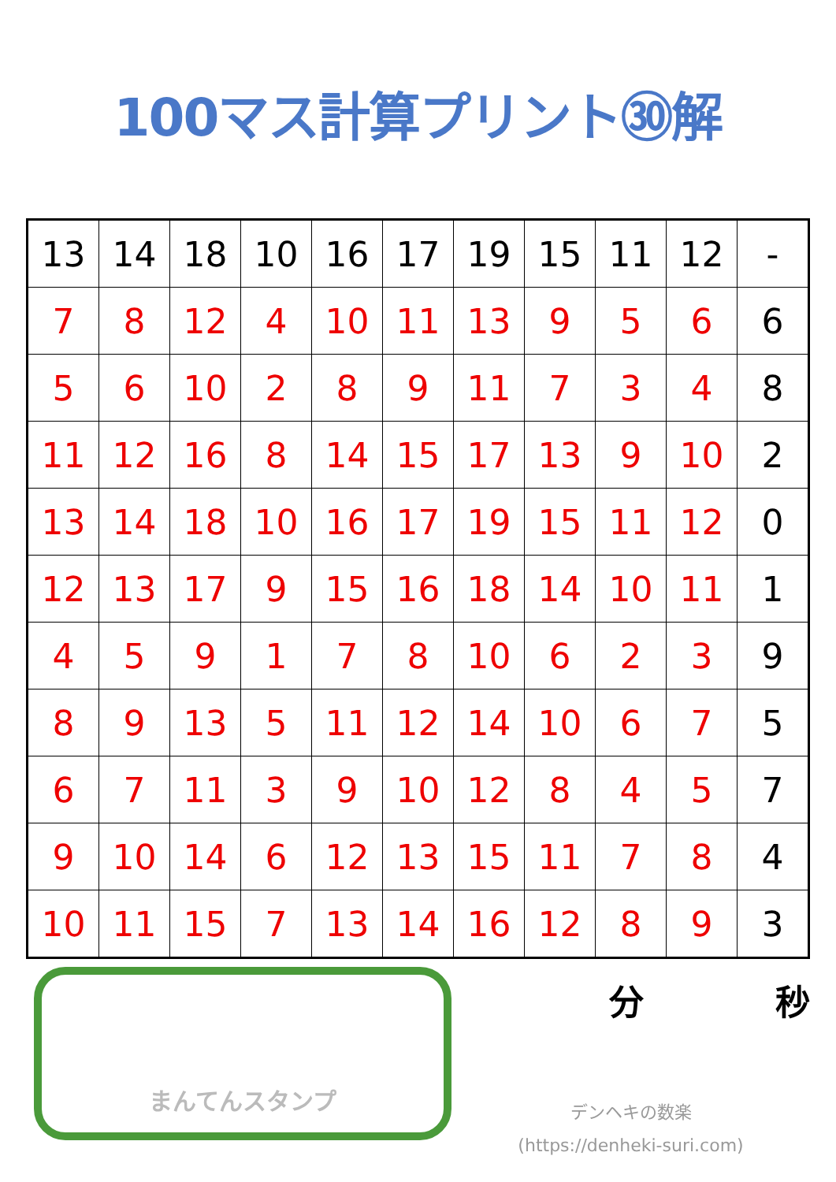100マス計算プリント㉚解
| 13 | 14 | 18 | 10 | 16 | 17 | 19 | 15 | 11 | 12 | - |
| 7 | 8 | 12 | 4 | 10 | 11 | 13 | 9 | 5 | 6 | 6 |
| 5 | 6 | 10 | 2 | 8 | 9 | 11 | 7 | 3 | 4 | 8 |
| 11 | 12 | 16 | 8 | 14 | 15 | 17 | 13 | 9 | 10 | 2 |
| 13 | 14 | 18 | 10 | 16 | 17 | 19 | 15 | 11 | 12 | 0 |
| 12 | 13 | 17 | 9 | 15 | 16 | 18 | 14 | 10 | 11 | 1 |
| 4 | 5 | 9 | 1 | 7 | 8 | 10 | 6 | 2 | 3 | 9 |
| 8 | 9 | 13 | 5 | 11 | 12 | 14 | 10 | 6 | 7 | 5 |
| 6 | 7 | 11 | 3 | 9 | 10 | 12 | 8 | 4 | 5 | 7 |
| 9 | 10 | 14 | 6 | 12 | 13 | 15 | 11 | 7 | 8 | 4 |
| 10 | 11 | 15 | 7 | 13 | 14 | 16 | 12 | 8 | 9 | 3 |
まんてんスタンプ
分 秒
デンヘキの数楽
(https://denheki-suri.com)